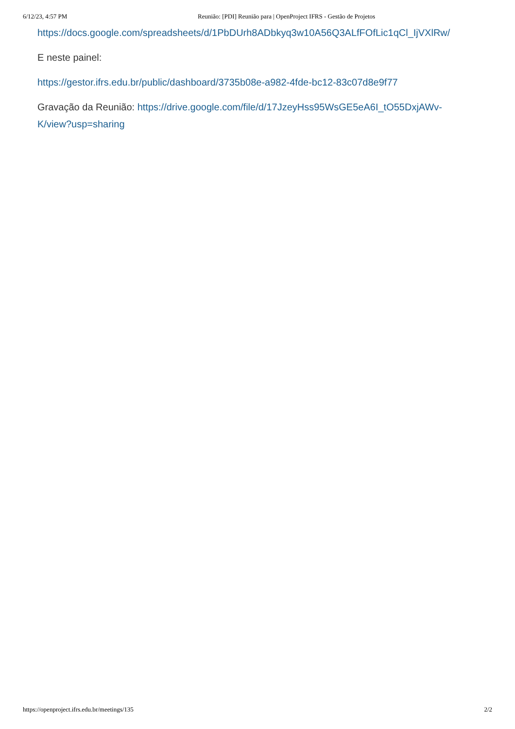6/12/23, 4:57 PM Reunião: [PDI] Reunião para | OpenProject IFRS - Gestão de Projetos
https://docs.google.com/spreadsheets/d/1PbDUrh8ADbkyq3w10A56Q3ALfFOfLic1qCl_IjVXlRw/
E neste painel:
https://gestor.ifrs.edu.br/public/dashboard/3735b08e-a982-4fde-bc12-83c07d8e9f77
Gravação da Reunião: https://drive.google.com/file/d/17JzeyHss95WsGE5eA6I_tO55DxjAWv-
K/view?usp=sharing
https://openproject.ifrs.edu.br/meetings/135 2/2